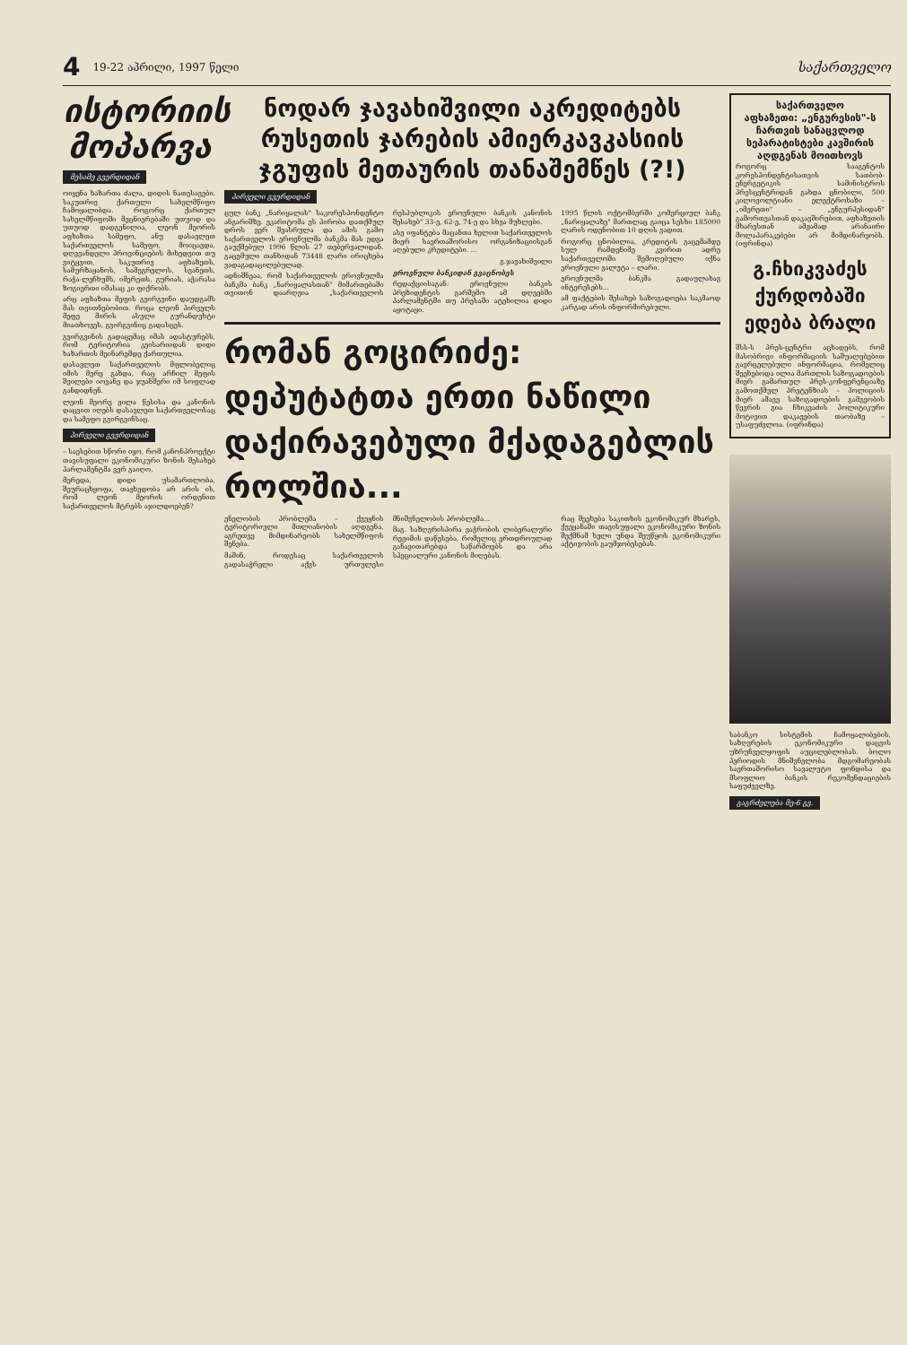4 19-22 აპრილი, 1997 წელი საქართველო
ისტორიის მოპარვა
მესამე გვერდიდან
ოიყენა ხაზართა ძალა, დიდის ნათესავები. საკუთრივ ქართული სახელმწიფო ჩამოყალიბდა. როგორც ქართულ სახელმწიფოში მეცნიერებაში უთუოდ და უთუოდ დადგენილია, ლეონ მეორის აფხაზთა სამეფო, ანუ დასავლეთ საქართველოს სამეფო, მოიცავდა, დღევანდელი პროვინციების მიხედვით თუ ვიტყვით, საკუთრივ აფხაზეთს, სამურზაყანოს, სამეგრელოს, სვანეთს, რაჭა-ლეჩხუმს, იმერეთს, გურიას, აჭარასა ზოგიერთი იმასაც კი ფიქრობს.
არც აფხაზთა მეფის გვირგვინი დაუდგამს მას თვითნებობით. როცა ლეონ პირველს მეფე მირის ასული გურანდუხტი მიათხოვეს, გვირგვინიც გადასცეს.
გვირგვინის გადაცემაც იმას ადასტურებს, რომ ტერიტორია კეისარიიდან დიდი ხაზართის მეინარემდე ქართულია.
დასავლეთ საქართველოს მფლობელიც იმის მერე გახდა, რაც არჩილ მეფის შვილები იოვანე და ჯუანშერი იმ სოფლად განდიდნენ.
ლეონ მეორე ჟილა წესისა და კანონის დაცვით იღებს დასავლეთ საქართველოსაც და სამეფო გვირგვინსაც.
პირველი გვერდიდან
– საესებით სწორი იყო, რომ კანონპროექტი თავისუფალი ეკონომიკური ზონის შესახებ პარლამენტმა ვერ გაიღო.
მერედა, დიდი უსამართლობა, შეურაცხყოფა, თავხედობა არ არის ის, რომ ლეონ მეორის ორდენით საქართველოს მტრებს აჯილდოებენ?
ნოდარ ჯავახიშვილი აკრედიტებს რუსეთის ჯარების ამიერკავკასიის ჯგუფის მეთაურის თანაშემწეს (?!)
პირველი გვერდიდან
ცულ ბანკ „ნარიყალას" საკორესპონდენტო ანგარიშზე. ეკარიტომა ეს პირობა დათქმულ დროს ვერ შეასრულა და ამის გამო საქართველოს ეროვნულმა ბანკმა მას ედგა გაუქმებულ 1996 წლის 27 თებერვალიდან. გაცემული თანხიდან 73448 ლარი ირიცხება ვადაგადაცილებულად.
ადნიშნეაა, რომ საქართველოს ეროვნულმა ბანკმა ბანკ „ნარიყალასთან" მიმართებაში თვითონ დაარღვია „საქართველოს რესპუბლიკის ეროვნული ბანკის კანონის შესახებ" 33-ე, 62-ე, 74-ე და სხვა მუხლები.
ასე იფანტება მაცანთა ხელით საქართველოს მიერ საერთაშორისო ორგანიზაციისგან აღებული კრედიტები. ...
გ.ჯავახიშვილი
ეროვნული ბანკიდან გვაცნობეს
რედაქციისაგან: ეროვნული ბანკის პრეზიდენტის გარშემო ამ დღეებში პარლამენტში თუ პრესაში ატეხილია დიდი აყოტაყი.
1995 წლის ოქტომბერში კომერციულ ბანკ „ნარიყალაზე" მართლაც გაიცა სესხი 185000 ლარის ოდენობით 10 დღის ვადით.
როგორც ცნობილია, კრედიტის გაცემამდე სულ რამდენიმე კვირით ადრე საქართველოში შემოღებული იქნა ეროვნული ვალუტა – ლარი.
ეროვნულმა ბანკმა გადაულახავ ინტერესებს...
ამ ფაქტების შესახებ საზოგადოება საკმაოდ კარგად არის ინფორმირებული.
რომან გოცირიძე: დეპუტატთა ერთი ნაწილი დაქირავებული მქადაგებლის როლშია...
ენელობის პრობლემა – ქვეყნის ტერიტორიული მთლიანობის აღდგენა, აგრეთვე მიმდინარეობს სახელმწიფოს შენება.
მაშინ, როდესაც საქართველოს გადასაჭრელი აქვს ურთულესი მნიშვნელობის პრობლემა...
მაგ. საზღვრისპირა ვაჭრობის ლიბერალური რეჟიმის დაწესება, რომელიც ერთდროულად განავითარებდა საწარმოებს და არა სპეციალური კანონის მიღებას.
რაც შეეხება საკითხის ეკონომიკურ მხარეს, ქვეყანაში თავისუფალი ეკონომიკური ზონის შექმნამ ხელი უნდა შეუწყოს ეკონომიკური აქტივობის გაუმჯობესებას.
საქართველო
აფხაზეთი: „ენგურესის"-ს ჩართვის სანაცვლოდ სეპარატისტები კავშირის აღდგენას მოითხოვს
როგორც სააგენტოს კორესპონდენტისათვის სათბობ-ენერგეტიკის სამინისტროს პრესცენტრიდან გახდა ცნობილი, 500 კილოვოლტიანი ელექტროხაზი – „იმერეთი" – „ენგურჰესიდან" გამორთვასთან დაკავშირებით, აფხაზეთის მხარესთან ამჟამად არანაირი მოლაპარაკებები არ მიმდინარეობს. (იფრინდა)
გ.ჩხიკვაძეს ქურდობაში ედება ბრალი
შსს-ს პრეს-ცენტრი აცხადებს, რომ მასობრივი ინფორმაციის საშუალებებით გავრცელებული ინფორმაცია, რომელიც შეეხებოდა ილია მართლის საზოგადოების მიერ გამართულ პრეს-კონფერენციაზე გამოთქმულ პრეტენზიას – პოლიციის მიერ ამავე საზოგადოების გამგეობის წევრის გია ჩხიკვაძის პოლიტიკური მოტივით დაკავების თაობაზე – უსაფუძვლოა. (იფრინდა)
საბანკო სისტემის ჩამოყალიბების, საზღვრების ეკონომიკური დაცვის უზრუნველყოფის აუცილებლობას. ბოლო პერიოდის მნიშვნელობა მდგომარეობას საერთაშორისო სავალუტო ფონდისა და მსოფლიო ბანკის რეკომენდაციების საფუძველზე.
გაგრძელება მე-6 გვ.